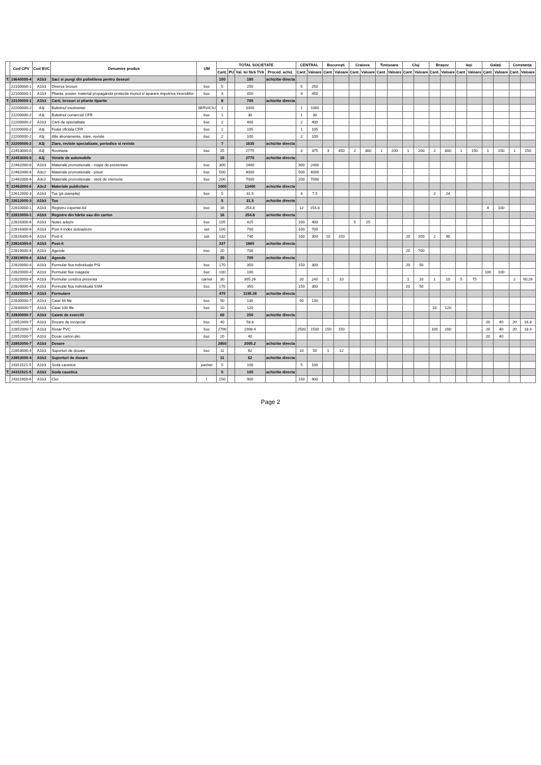| | Cod CPV | Cod BVC | Denumire produs | UM | TOTAL SOCIETATE | | | | CENTRAL | | București | | Craiova | | Timișoara | | Cluj | | Brașov | | Iași | | Galați | | Constanța | |
| --- | --- | --- | --- | --- | --- | --- | --- | --- | --- | --- | --- | --- | --- | --- | --- | --- | --- | --- | --- | --- | --- | --- | --- | --- | --- | --- |
| | | | | | Cant. | PU | Val. lei fără TVA | Proced. achiz. | Cant. | Valoare | Cant. | Valoare | Cant. | Valoare | Cant. | Valoare | Cant. | Valoare | Cant. | Valoare | Cant. | Valoare | Cant. | Valoare | Cant. | Valoare |
| T: | 19640000-4 | A1b3 | Saci si pungi din polietilena pentru deseuri | | 100 | | 180 | achizitie directa | | | | | | | | | | | | | | | | | | |
| | 22100000-1 | A1b3 | Diverse brosuri | buc | 5 | | 250 | | 5 | 250 | | | | | | | | | | | | | | | | |
| | 22100000-1 | A1b3 | Pliante, poster, material propaganda protectia muncii si aparare impotriva incendiilor | buc | 3 | | 450 | | 3 | 450 | | | | | | | | | | | | | | | | |
| T: | 22100000-1 | A1b3 | Carti, brosuri si pliante tiparite | | 8 | | 700 | achizitie directa | | | | | | | | | | | | | | | | | | |
| | 22200000-2 | A3j | Buletinul insolventei | SERVICIU | 1 | | 1000 | | 1 | 1000 | | | | | | | | | | | | | | | | |
| | 22200000-2 | A3j | Buletinul comercial CFR | buc | 1 | | 30 | | 1 | 30 | | | | | | | | | | | | | | | | |
| | 22200000-2 | A1b3 | Carti de specialitate | buc | 2 | | 400 | | 2 | 400 | | | | | | | | | | | | | | | | |
| | 22200000-2 | A3j | Foaia oficiala CFR | buc | 1 | | 105 | | 1 | 105 | | | | | | | | | | | | | | | | |
| | 22200000-2 | A3j | Alte abonamente, ziare, reviste | buc | 2 | | 100 | | 2 | 100 | | | | | | | | | | | | | | | | |
| T: | 22200000-2 | A3j | Ziare, reviste specializate, periodice si reviste | | 7 | | 1635 | achizitie directa | | | | | | | | | | | | | | | | | | |
| | 22453000-0 | A3j | Rovinieta | buc | 15 | | 2775 | | 3 | 375 | 3 | 450 | 2 | 300 | 1 | 200 | 1 | 200 | 2 | 800 | 1 | 150 | 1 | 150 | 1 | 150 |
| T: | 22453000-0 | A3j | Viniete de automobile | | 15 | | 2775 | achizitie directa | | | | | | | | | | | | | | | | | | |
| | 22462000-6 | A1b3 | Materiale promotionale - mape de prezentare | buc | 300 | | 2400 | | 300 | 2400 | | | | | | | | | | | | | | | | |
| | 22462000-6 | A3c2 | Materiale promotionale - pixuri | buc | 500 | | 4000 | | 500 | 4000 | | | | | | | | | | | | | | | | |
| | 22462000-6 | A3c2 | Materiale promotionale - stick de memorie | buc | 200 | | 7000 | | 200 | 7000 | | | | | | | | | | | | | | | | |
| T: | 22462000-6 | A3c2 | Materiale publicitare | | 1000 | | 13400 | achizitie directa | | | | | | | | | | | | | | | | | | |
| | 22612000-3 | A1b3 | Tus (pt.stampila) | buc | 5 | | 31.5 | | 3 | 7.5 | | | | | | | | | 2 | 24 | | | | | | |
| T: | 22612000-3 | A1b3 | Tus | | 5 | | 31.5 | achizitie directa | | | | | | | | | | | | | | | | | | |
| | 22810000-1 | A1b3 | Registru copertat A4 | buc | 16 | | 254.8 | | 12 | 154.8 | | | | | | | | | | | | | 4 | 100 | | |
| T: | 22810000-1 | A1b3 | Registre din hârtie sau din carton | | 16 | | 254.8 | achizitie directa | | | | | | | | | | | | | | | | | | |
| | 22816300-6 | A1b3 | Notes adeziv | buc | 105 | | 425 | | 100 | 400 | | | 5 | 25 | | | | | | | | | | | | |
| | 22816300-6 | A1b3 | Post it index autoadeziv | set | 100 | | 700 | | 100 | 700 | | | | | | | | | | | | | | | | |
| | 22816300-6 | A1b3 | Post-it | set | 132 | | 740 | | 100 | 300 | 10 | 150 | | | | | 20 | 200 | 2 | 90 | | | | | | |
| T: | 22816300-6 | A1b3 | Post-it | | 337 | | 1865 | achizitie directa | | | | | | | | | | | | | | | | | | |
| | 22819000-4 | A1b3 | Agende | buc | 20 | | 700 | | | | | | | | | | 20 | 700 | | | | | | | | |
| T: | 22819000-4 | A1b3 | Agende | | 20 | | 700 | achizitie directa | | | | | | | | | | | | | | | | | | |
| | 22820000-4 | A1b3 | Formular fisa individuala PSI | buc | 170 | | 350 | | 150 | 300 | | | | | | | 20 | 50 | | | | | | | | |
| | 22820000-4 | A1b3 | Formular fise magazie | buc | 100 | | 100 | | | | | | | | | | | | | | | | 100 | 100 | | |
| | 22820000-4 | A1b3 | Formular condica prezenta | carnet | 30 | | 395.26 | | 20 | 240 | 1 | 10 | | | | | 1 | 10 | 1 | 10 | 5 | 75 | | | 2 | 50.26 |
| | 22820000-4 | A1b3 | Formular fisa individuala SSM | buc | 170 | | 350 | | 150 | 300 | | | | | | | 20 | 50 | | | | | | | | |
| T: | 22820000-4 | A1b3 | Formulare | | 470 | | 1195.26 | achizitie directa | | | | | | | | | | | | | | | | | | |
| | 22830000-7 | A1b3 | Caiet 48 file | buc | 50 | | 130 | | 50 | 130 | | | | | | | | | | | | | | | | |
| | 22830000-7 | A1b3 | Caiet 100 file | buc | 10 | | 120 | | | | | | | | | | | | 10 | 120 | | | | | | |
| T: | 22830000-7 | A1b3 | Caiete de exercitii | | 60 | | 250 | achizitie directa | | | | | | | | | | | | | | | | | | |
| | 22852000-7 | A1b3 | Dosare de incopciat | buc | 40 | | 58.8 | | | | | | | | | | | | | | | | 20 | 40 | 20 | 16.8 |
| | 22852000-7 | A1b3 | Dosar PVC | buc | 2790 | | 1908.4 | | 2500 | 1500 | 150 | 150 | | | | | | | 100 | 200 | | | 20 | 40 | 20 | 18.4 |
| | 22852000-7 | A1b3 | Dosar carton plic | buc | 20 | | 40 | | | | | | | | | | | | | | | | 20 | 40 | | |
| T: | 22852000-7 | A1b3 | Dosare | | 2850 | | 2005.2 | achizitie directa | | | | | | | | | | | | | | | | | | |
| | 22853000-4 | A1b3 | Suporturi de dosare | buc | 11 | | 62 | | 10 | 50 | 1 | 12 | | | | | | | | | | | | | | |
| T: | 22853000-4 | A1b3 | Suporturi de dosare | | 11 | | 62 | achizitie directa | | | | | | | | | | | | | | | | | | |
| | 24311521-5 | A1b3 | Soda caustica | pachet | 5 | | 100 | | 5 | 100 | | | | | | | | | | | | | | | | |
| T: | 24311521-5 | A1b3 | Soda caustica | | 5 | | 100 | achizitie directa | | | | | | | | | | | | | | | | | | |
| | 24311900-6 | A1b3 | Clor | l | 150 | | 900 | | 150 | 900 | | | | | | | | | | | | | | | | |
Page 2